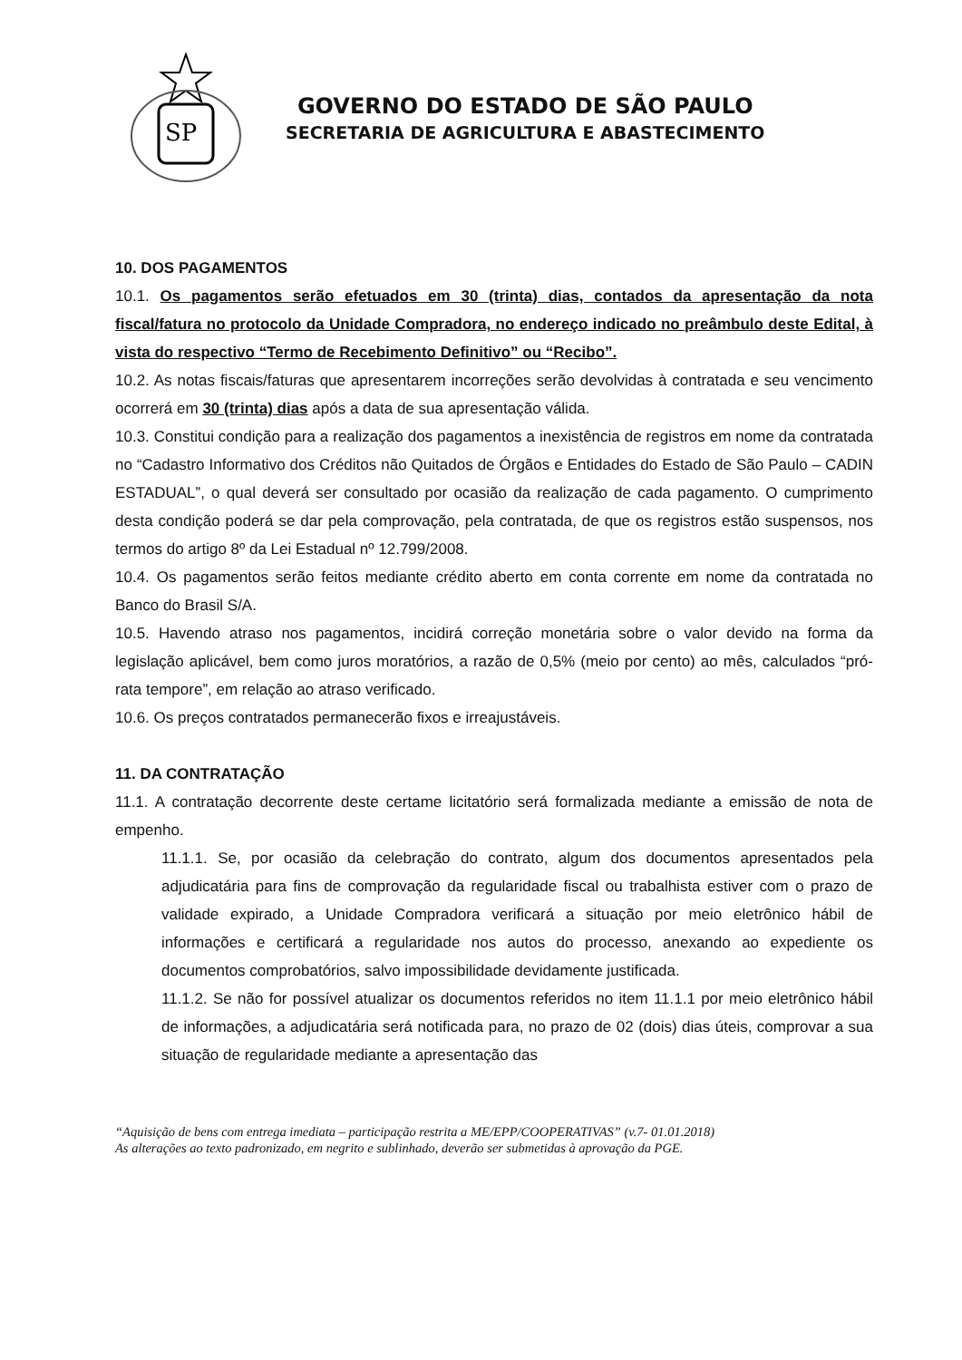SP
GOVERNO DO ESTADO DE SÃO PAULO
SECRETARIA DE AGRICULTURA E ABASTECIMENTO
10. DOS PAGAMENTOS
10.1. Os pagamentos serão efetuados em 30 (trinta) dias, contados da apresentação da nota fiscal/fatura no protocolo da Unidade Compradora, no endereço indicado no preâmbulo deste Edital, à vista do respectivo “Termo de Recebimento Definitivo” ou “Recibo”.
10.2. As notas fiscais/faturas que apresentarem incorreções serão devolvidas à contratada e seu vencimento ocorrerá em 30 (trinta) dias após a data de sua apresentação válida.
10.3. Constitui condição para a realização dos pagamentos a inexistência de registros em nome da contratada no “Cadastro Informativo dos Créditos não Quitados de Órgãos e Entidades do Estado de São Paulo – CADIN ESTADUAL”, o qual deverá ser consultado por ocasião da realização de cada pagamento. O cumprimento desta condição poderá se dar pela comprovação, pela contratada, de que os registros estão suspensos, nos termos do artigo 8º da Lei Estadual nº 12.799/2008.
10.4. Os pagamentos serão feitos mediante crédito aberto em conta corrente em nome da contratada no Banco do Brasil S/A.
10.5. Havendo atraso nos pagamentos, incidirá correção monetária sobre o valor devido na forma da legislação aplicável, bem como juros moratórios, a razão de 0,5% (meio por cento) ao mês, calculados “pró-rata tempore”, em relação ao atraso verificado.
10.6. Os preços contratados permanecerão fixos e irreajustáveis.
11. DA CONTRATAÇÃO
11.1. A contratação decorrente deste certame licitatório será formalizada mediante a emissão de nota de empenho.
11.1.1. Se, por ocasião da celebração do contrato, algum dos documentos apresentados pela adjudicatária para fins de comprovação da regularidade fiscal ou trabalhista estiver com o prazo de validade expirado, a Unidade Compradora verificará a situação por meio eletrônico hábil de informações e certificará a regularidade nos autos do processo, anexando ao expediente os documentos comprobatórios, salvo impossibilidade devidamente justificada.
11.1.2. Se não for possível atualizar os documentos referidos no item 11.1.1 por meio eletrônico hábil de informações, a adjudicatária será notificada para, no prazo de 02 (dois) dias úteis, comprovar a sua situação de regularidade mediante a apresentação das
“Aquisição de bens com entrega imediata – participação restrita a ME/EPP/COOPERATIVAS” (v.7- 01.01.2018)
As alterações ao texto padronizado, em negrito e sublinhado, deverão ser submetidas à aprovação da PGE.